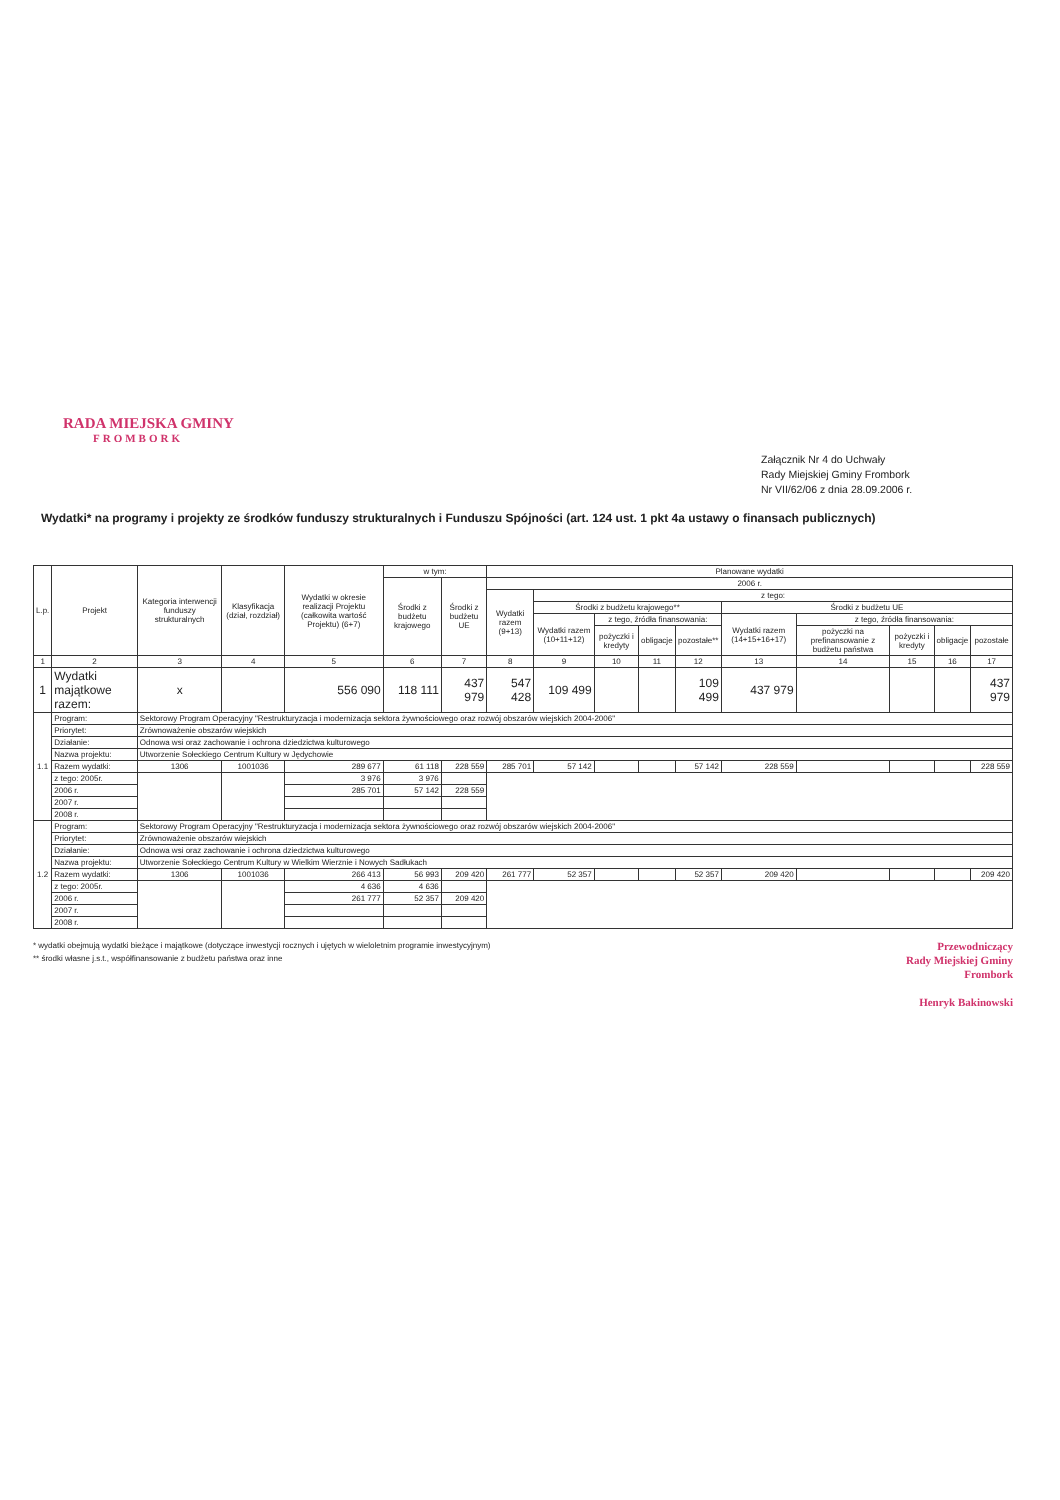RADA MIEJSKA GMINY
FROMBORK
Załącznik Nr 4 do Uchwały
Rady Miejskiej Gminy Frombork
Nr VII/62/06 z dnia 28.09.2006 r.
Wydatki* na programy i projekty ze środków funduszy strukturalnych i Funduszu Spójności (art. 124 ust. 1 pkt 4a ustawy o finansach publicznych)
| L.p. | Projekt | Kategoria interwencji funduszy strukturalnych | Klasyfikacja (dział, rozdział) | Wydatki w okresie realizacji Projektu (całkowita wartość Projektu) (6+7) | w tym: | | Planowane wydatki | | | | | | | | | |
| --- | --- | --- | --- | --- | --- | --- | --- | --- | --- | --- | --- | --- | --- | --- | --- | --- |
| | | | | | Środki z budżetu krajowego | Środki z budżetu UE | 2006 r. | | | | | | | | | |
| | | | | | | | Wydatki razem (9+13) | z tego: | | | | | | | | |
| | | | | | | | | Środki z budżetu krajowego** | | | | Środki z budżetu UE | | | | |
| | | | | | | | | Wydatki razem (10+11+12) | z tego, źródła finansowania: | | | Wydatki razem (14+15+16+17) | z tego, źródła finansowania: | | | |
| | | | | | | | | | pożyczki i kredyty | obligacje | pozostałe** | | pożyczki na prefinansowanie z budżetu państwa | pożyczki i kredyty | obligacje | pozostałe |
| 1 | 2 | 3 | 4 | 5 | 6 | 7 | 8 | 9 | 10 | 11 | 12 | 13 | 14 | 15 | 16 | 17 |
| 1 | Wydatki majątkowe razem: | x | | 556 090 | 118 111 | 437 979 | 547 428 | 109 499 | | | 109 499 | 437 979 | | | | 437 979 |
| 1.1 | Program: | Sektorowy Program Operacyjny "Restrukturyzacja i modernizacja sektora żywnościowego oraz rozwój obszarów wiejskich 2004-2006" | | | | | | | | | | | | | | |
| | Priorytet: | Zrównoważenie obszarów wiejskich | | | | | | | | | | | | | | |
| | Działanie: | Odnowa wsi oraz zachowanie i ochrona dziedzictwa kulturowego | | | | | | | | | | | | | | |
| | Nazwa projektu: | Utworzenie Sołeckiego Centrum Kultury w Jędychowie | | | | | | | | | | | | | | |
| | Razem wydatki: | 1306 | 1001036 | 289 677 | 61 118 | 228 559 | 285 701 | 57 142 | | | 57 142 | 228 559 | | | | 228 559 |
| | z tego: 2005r. | | | 3 976 | 3 976 | | | | | | | | | | | |
| | 2006 r. | | | 285 701 | 57 142 | 228 559 | | | | | | | | | | |
| | 2007 r. | | | | | | | | | | | | | | | |
| | 2008 r. | | | | | | | | | | | | | | | |
| 1.2 | Program: | Sektorowy Program Operacyjny "Restrukturyzacja i modernizacja sektora żywnościowego oraz rozwój obszarów wiejskich 2004-2006" | | | | | | | | | | | | | | |
| | Priorytet: | Zrównoważenie obszarów wiejskich | | | | | | | | | | | | | | |
| | Działanie: | Odnowa wsi oraz zachowanie i ochrona dziedzictwa kulturowego | | | | | | | | | | | | | | |
| | Nazwa projektu: | Utworzenie Sołeckiego Centrum Kultury w Wielkim Wierznie i Nowych Sadłukach | | | | | | | | | | | | | | |
| | Razem wydatki: | 1306 | 1001036 | 266 413 | 56 993 | 209 420 | 261 777 | 52 357 | | | 52 357 | 209 420 | | | | 209 420 |
| | z tego: 2005r. | | | 4 636 | 4 636 | | | | | | | | | | | |
| | 2006 r. | | | 261 777 | 52 357 | 209 420 | | | | | | | | | | |
| | 2007 r. | | | | | | | | | | | | | | | |
| | 2008 r. | | | | | | | | | | | | | | | |
* wydatki obejmują wydatki bieżące i majątkowe (dotyczące inwestycji rocznych i ujętych w wieloletnim programie inwestycyjnym)
** środki własne j.s.t., współfinansowanie z budżetu państwa oraz inne
Przewodniczący
Rady Miejskiej Gminy
Frombork
Henryk Bakinowski